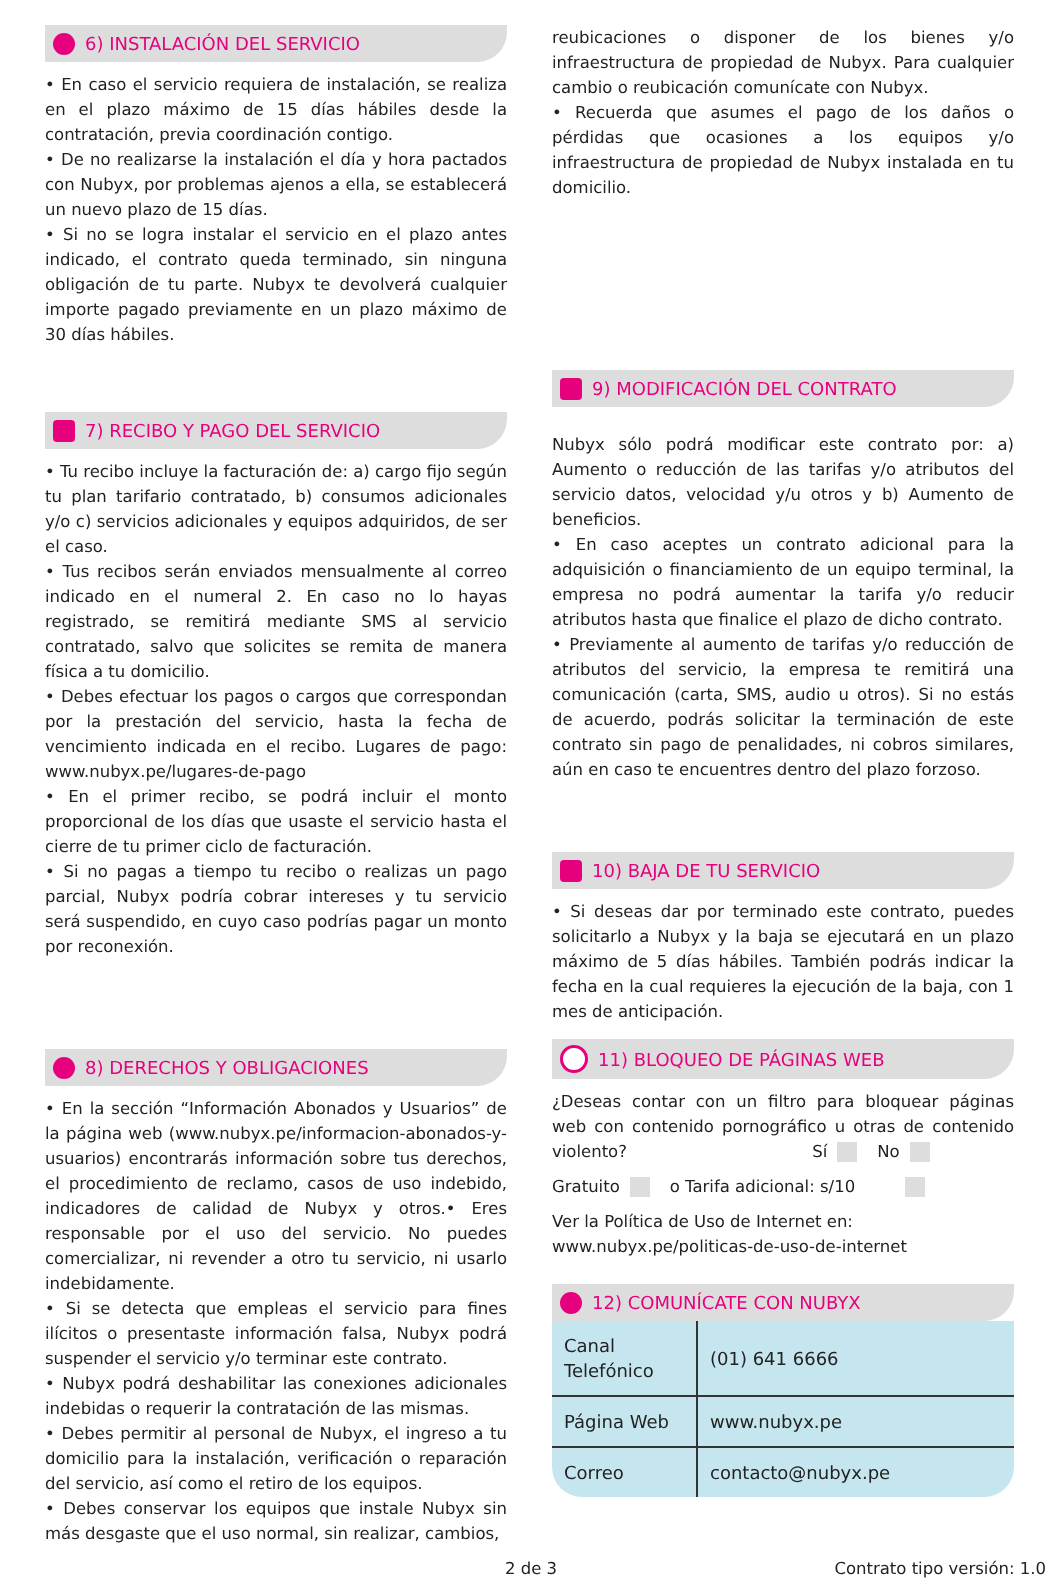6) INSTALACIÓN DEL SERVICIO
• En caso el servicio requiera de instalación, se realiza en el plazo máximo de 15 días hábiles desde la contratación, previa coordinación contigo.
• De no realizarse la instalación el día y hora pactados con Nubyx, por problemas ajenos a ella, se establecerá un nuevo plazo de 15 días.
• Si no se logra instalar el servicio en el plazo antes indicado, el contrato queda terminado, sin ninguna obligación de tu parte. Nubyx te devolverá cualquier importe pagado previamente en un plazo máximo de 30 días hábiles.
7) RECIBO Y PAGO DEL SERVICIO
• Tu recibo incluye la facturación de: a) cargo fijo según tu plan tarifario contratado, b) consumos adicionales y/o c) servicios adicionales y equipos adquiridos, de ser el caso.
• Tus recibos serán enviados mensualmente al correo indicado en el numeral 2. En caso no lo hayas registrado, se remitirá mediante SMS al servicio contratado, salvo que solicites se remita de manera física a tu domicilio.
• Debes efectuar los pagos o cargos que correspondan por la prestación del servicio, hasta la fecha de vencimiento indicada en el recibo. Lugares de pago: www.nubyx.pe/lugares-de-pago
• En el primer recibo, se podrá incluir el monto proporcional de los días que usaste el servicio hasta el cierre de tu primer ciclo de facturación.
• Si no pagas a tiempo tu recibo o realizas un pago parcial, Nubyx podría cobrar intereses y tu servicio será suspendido, en cuyo caso podrías pagar un monto por reconexión.
8) DERECHOS Y OBLIGACIONES
• En la sección “Información Abonados y Usuarios” de la página web (www.nubyx.pe/informacion-abonados-y-usuarios) encontrarás información sobre tus derechos, el procedimiento de reclamo, casos de uso indebido, indicadores de calidad de Nubyx y otros.• Eres responsable por el uso del servicio. No puedes comercializar, ni revender a otro tu servicio, ni usarlo indebidamente.
• Si se detecta que empleas el servicio para fines ilícitos o presentaste información falsa, Nubyx podrá suspender el servicio y/o terminar este contrato.
• Nubyx podrá deshabilitar las conexiones adicionales indebidas o requerir la contratación de las mismas.
• Debes permitir al personal de Nubyx, el ingreso a tu domicilio para la instalación, verificación o reparación del servicio, así como el retiro de los equipos.
• Debes conservar los equipos que instale Nubyx sin más desgaste que el uso normal, sin realizar, cambios,
reubicaciones o disponer de los bienes y/o infraestructura de propiedad de Nubyx. Para cualquier cambio o reubicación comunícate con Nubyx.
• Recuerda que asumes el pago de los daños o pérdidas que ocasiones a los equipos y/o infraestructura de propiedad de Nubyx instalada en tu domicilio.
9) MODIFICACIÓN DEL CONTRATO
Nubyx sólo podrá modificar este contrato por: a) Aumento o reducción de las tarifas y/o atributos del servicio datos, velocidad y/u otros y b) Aumento de beneficios.
• En caso aceptes un contrato adicional para la adquisición o financiamiento de un equipo terminal, la empresa no podrá aumentar la tarifa y/o reducir atributos hasta que finalice el plazo de dicho contrato.
• Previamente al aumento de tarifas y/o reducción de atributos del servicio, la empresa te remitirá una comunicación (carta, SMS, audio u otros). Si no estás de acuerdo, podrás solicitar la terminación de este contrato sin pago de penalidades, ni cobros similares, aún en caso te encuentres dentro del plazo forzoso.
10) BAJA DE TU SERVICIO
• Si deseas dar por terminado este contrato, puedes solicitarlo a Nubyx y la baja se ejecutará en un plazo máximo de 5 días hábiles. También podrás indicar la fecha en la cual requieres la ejecución de la baja, con 1 mes de anticipación.
11) BLOQUEO DE PÁGINAS WEB
¿Deseas contar con un filtro para bloquear páginas web con contenido pornográfico u otras de contenido violento? Sí No
Gratuito o Tarifa adicional: s/10
Ver la Política de Uso de Internet en:
www.nubyx.pe/politicas-de-uso-de-internet
12) COMUNÍCATE CON NUBYX
| Canal Telefónico | (01) 641 6666 |
| Página Web | www.nubyx.pe |
| Correo | contacto@nubyx.pe |
2 de 3 Contrato tipo versión: 1.0